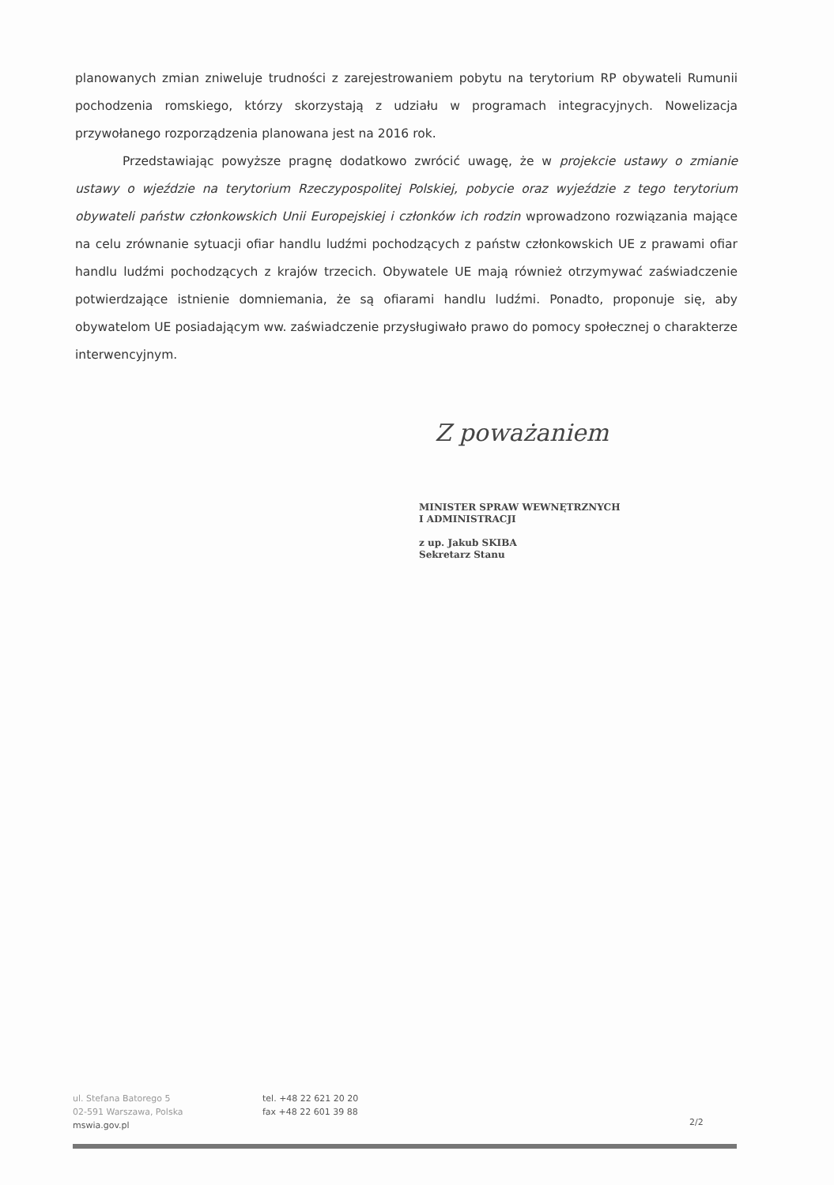planowanych zmian zniweluje trudności z zarejestrowaniem pobytu na terytorium RP obywateli Rumunii pochodzenia romskiego, którzy skorzystają z udziału w programach integracyjnych. Nowelizacja przywołanego rozporządzenia planowana jest na 2016 rok.
Przedstawiając powyższe pragnę dodatkowo zwrócić uwagę, że w projekcie ustawy o zmianie ustawy o wjeździe na terytorium Rzeczypospolitej Polskiej, pobycie oraz wyjeździe z tego terytorium obywateli państw członkowskich Unii Europejskiej i członków ich rodzin wprowadzono rozwiązania mające na celu zrównanie sytuacji ofiar handlu ludźmi pochodzących z państw członkowskich UE z prawami ofiar handlu ludźmi pochodzących z krajów trzecich. Obywatele UE mają również otrzymywać zaświadczenie potwierdzające istnienie domniemania, że są ofiarami handlu ludźmi. Ponadto, proponuje się, aby obywatelom UE posiadającym ww. zaświadczenie przysługiwało prawo do pomocy społecznej o charakterze interwencyjnym.
Z poważaniem
MINISTER SPRAW WEWNĘTRZNYCH
I ADMINISTRACJI
z up. Jakub SKIBA
Sekretarz Stanu
ul. Stefana Batorego 5
02-591 Warszawa, Polska
mswia.gov.pl
tel. +48 22 621 20 20
fax +48 22 601 39 88
2/2